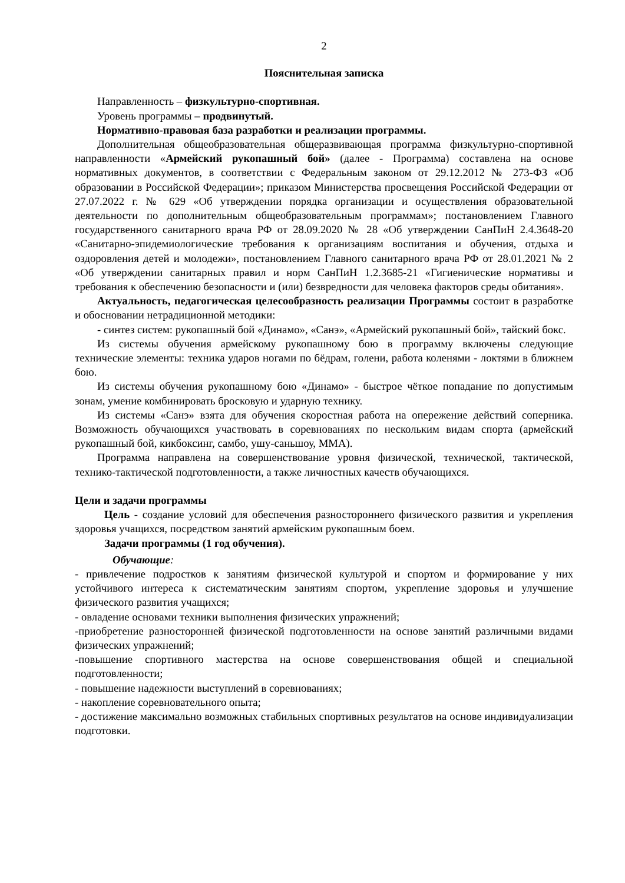2
Пояснительная записка
Направленность – физкультурно-спортивная.
Уровень программы – продвинутый.
Нормативно-правовая база разработки и реализации программы.
Дополнительная общеобразовательная общеразвивающая программа физкультурно-спортивной направленности «Армейский рукопашный бой» (далее - Программа) составлена на основе нормативных документов, в соответствии с Федеральным законом от 29.12.2012 № 273-ФЗ «Об образовании в Российской Федерации»; приказом Министерства просвещения Российской Федерации от 27.07.2022 г. № 629 «Об утверждении порядка организации и осуществления образовательной деятельности по дополнительным общеобразовательным программам»; постановлением Главного государственного санитарного врача РФ от 28.09.2020 № 28 «Об утверждении СанПиН 2.4.3648-20 «Санитарно-эпидемиологические требования к организациям воспитания и обучения, отдыха и оздоровления детей и молодежи», постановлением Главного санитарного врача РФ от 28.01.2021 № 2 «Об утверждении санитарных правил и норм СанПиН 1.2.3685-21 «Гигиенические нормативы и требования к обеспечению безопасности и (или) безвредности для человека факторов среды обитания».
Актуальность, педагогическая целесообразность реализации Программы состоит в разработке и обосновании нетрадиционной методики:
- синтез систем: рукопашный бой «Динамо», «Санэ», «Армейский рукопашный бой», тайский бокс.
Из системы обучения армейскому рукопашному бою в программу включены следующие технические элементы: техника ударов ногами по бёдрам, голени, работа коленями - локтями в ближнем бою.
Из системы обучения рукопашному бою «Динамо» - быстрое чёткое попадание по допустимым зонам, умение комбинировать бросковую и ударную технику.
Из системы «Санэ» взята для обучения скоростная работа на опережение действий соперника. Возможность обучающихся участвовать в соревнованиях по нескольким видам спорта (армейский рукопашный бой, кикбоксинг, самбо, ушу-саньшоу, ММА).
Программа направлена на совершенствование уровня физической, технической, тактической, технико-тактической подготовленности, а также личностных качеств обучающихся.
Цели и задачи программы
Цель - создание условий для обеспечения разностороннего физического развития и укрепления здоровья учащихся, посредством занятий армейским рукопашным боем.
Задачи программы (1 год обучения).
Обучающие:
- привлечение подростков к занятиям физической культурой и спортом и формирование у них устойчивого интереса к систематическим занятиям спортом, укрепление здоровья и улучшение физического развития учащихся;
- овладение основами техники выполнения физических упражнений;
-приобретение разносторонней физической подготовленности на основе занятий различными видами физических упражнений;
-повышение спортивного мастерства на основе совершенствования общей и специальной подготовленности;
- повышение надежности выступлений в соревнованиях;
- накопление соревновательного опыта;
- достижение максимально возможных стабильных спортивных результатов на основе индивидуализации подготовки.